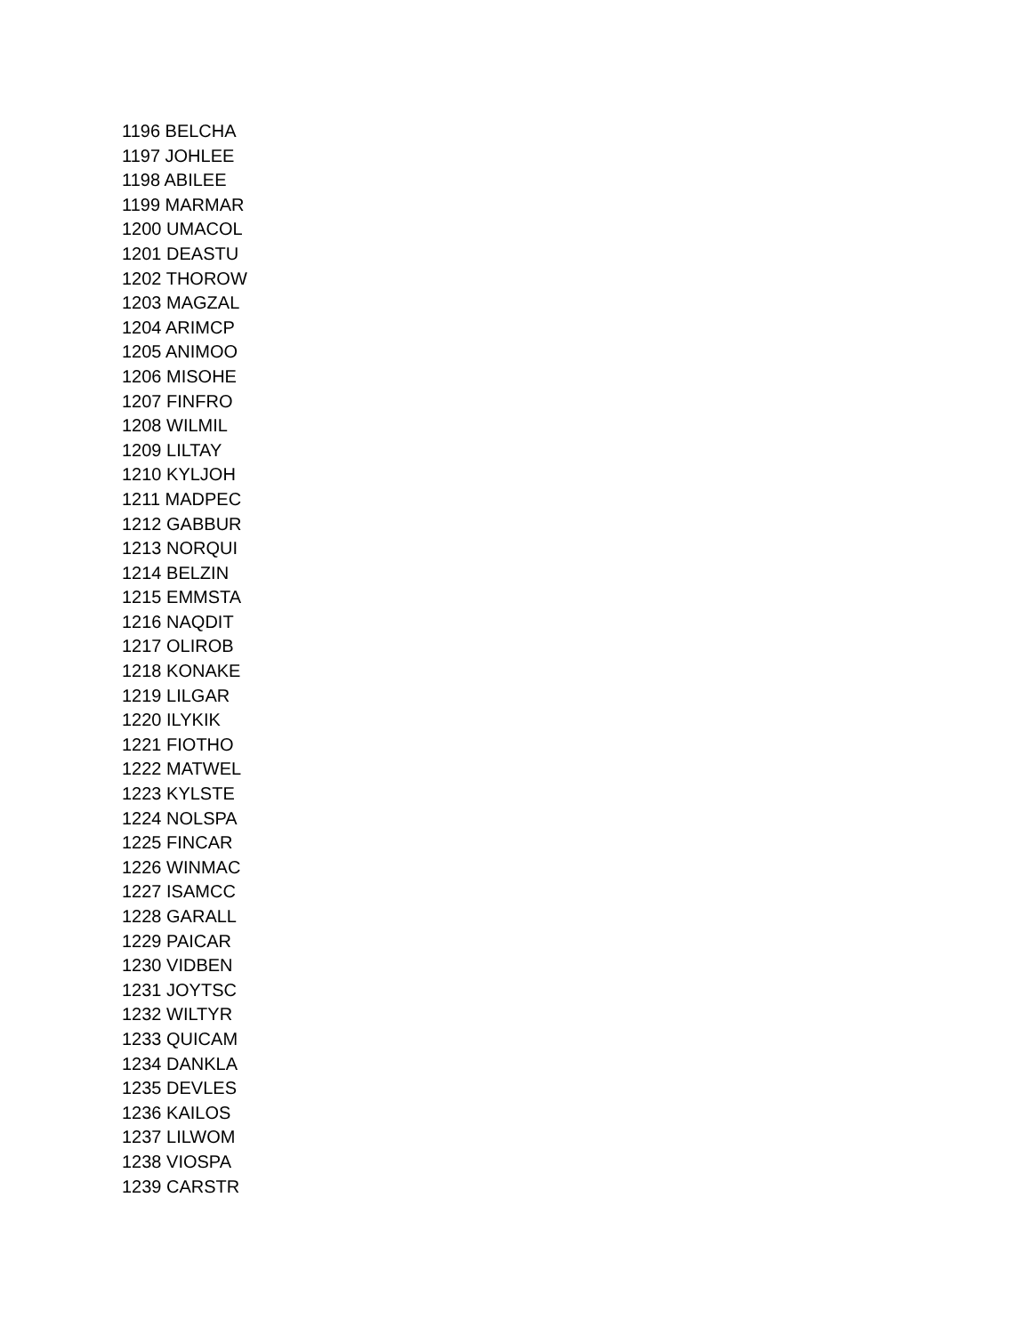1196 BELCHA
1197 JOHLEE
1198 ABILEE
1199 MARMAR
1200 UMACOL
1201 DEASTU
1202 THOROW
1203 MAGZAL
1204 ARIMCP
1205 ANIMOO
1206 MISOHE
1207 FINFRO
1208 WILMIL
1209 LILTAY
1210 KYLJOH
1211 MADPEC
1212 GABBUR
1213 NORQUI
1214 BELZIN
1215 EMMSTA
1216 NAQDIT
1217 OLIROB
1218 KONAKE
1219 LILGAR
1220 ILYKIK
1221 FIOTHO
1222 MATWEL
1223 KYLSTE
1224 NOLSPA
1225 FINCAR
1226 WINMAC
1227 ISAMCC
1228 GARALL
1229 PAICAR
1230 VIDBEN
1231 JOYTSC
1232 WILTYR
1233 QUICAM
1234 DANKLA
1235 DEVLES
1236 KAILOS
1237 LILWOM
1238 VIOSPA
1239 CARSTR